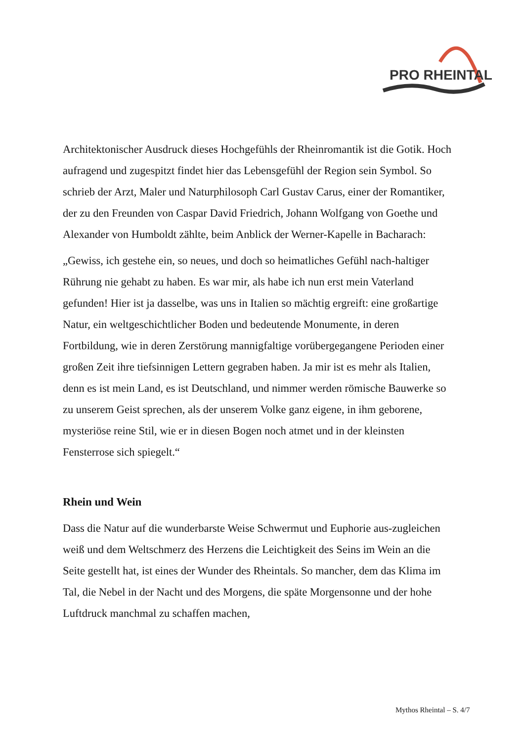PRO RHEINTAL
Architektonischer Ausdruck dieses Hochgefühls der Rheinromantik ist die Gotik. Hoch aufragend und zugespitzt findet hier das Lebensgefühl der Region sein Symbol. So schrieb der Arzt, Maler und Naturphilosoph Carl Gustav Carus, einer der Romantiker, der zu den Freunden von Caspar David Friedrich, Johann Wolfgang von Goethe und Alexander von Humboldt zählte, beim Anblick der Werner-Kapelle in Bacharach:
„Gewiss, ich gestehe ein, so neues, und doch so heimatliches Gefühl nach-haltiger Rührung nie gehabt zu haben. Es war mir, als habe ich nun erst mein Vaterland gefunden! Hier ist ja dasselbe, was uns in Italien so mächtig ergreift: eine großartige Natur, ein weltgeschichtlicher Boden und bedeutende Monumente, in deren Fortbildung, wie in deren Zerstörung mannigfaltige vorübergegangene Perioden einer großen Zeit ihre tiefsinnigen Lettern gegraben haben. Ja mir ist es mehr als Italien, denn es ist mein Land, es ist Deutschland, und nimmer werden römische Bauwerke so zu unserem Geist sprechen, als der unserem Volke ganz eigene, in ihm geborene, mysteriöse reine Stil, wie er in diesen Bogen noch atmet und in der kleinsten Fensterrose sich spiegelt.“
Rhein und Wein
Dass die Natur auf die wunderbarste Weise Schwermut und Euphorie aus-zugleichen weiß und dem Weltschmerz des Herzens die Leichtigkeit des Seins im Wein an die Seite gestellt hat, ist eines der Wunder des Rheintals. So mancher, dem das Klima im Tal, die Nebel in der Nacht und des Morgens, die späte Morgensonne und der hohe Luftdruck manchmal zu schaffen machen,
Mythos Rheintal – S. 4/7